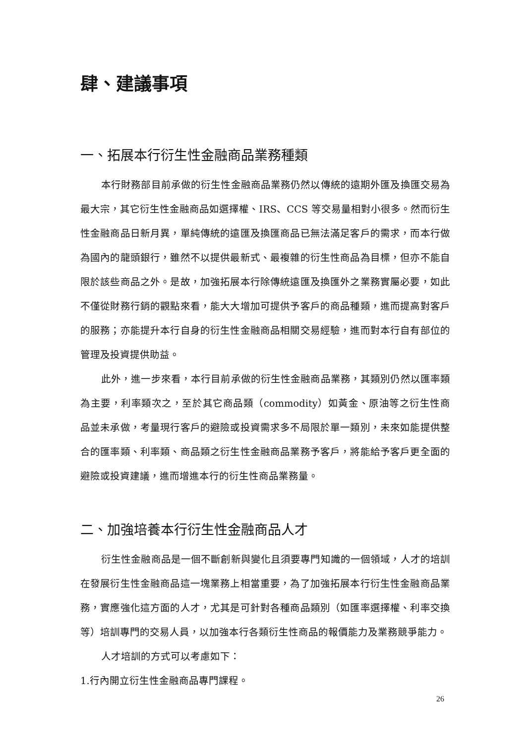肆、建議事項
一、拓展本行衍生性金融商品業務種類
本行財務部目前承做的衍生性金融商品業務仍然以傳統的遠期外匯及換匯交易為最大宗，其它衍生性金融商品如選擇權、IRS、CCS 等交易量相對小很多。然而衍生性金融商品日新月異，單純傳統的遠匯及換匯商品已無法滿足客戶的需求，而本行做為國內的龍頭銀行，雖然不以提供最新式、最複雜的衍生性商品為目標，但亦不能自限於該些商品之外。是故，加強拓展本行除傳統遠匯及換匯外之業務實屬必要，如此不僅從財務行銷的觀點來看，能大大增加可提供予客戶的商品種類，進而提高對客戶的服務；亦能提升本行自身的衍生性金融商品相關交易經驗，進而對本行自有部位的管理及投資提供助益。
此外，進一步來看，本行目前承做的衍生性金融商品業務，其類別仍然以匯率類為主要，利率類次之，至於其它商品類（commodity）如黃金、原油等之衍生性商品並未承做，考量現行客戶的避險或投資需求多不局限於單一類別，未來如能提供整合的匯率類、利率類、商品類之衍生性金融商品業務予客戶，將能給予客戶更全面的避險或投資建議，進而增進本行的衍生性商品業務量。
二、加強培養本行衍生性金融商品人才
衍生性金融商品是一個不斷創新與變化且須要專門知識的一個領域，人才的培訓在發展衍生性金融商品這一塊業務上相當重要，為了加強拓展本行衍生性金融商品業務，實應強化這方面的人才，尤其是可針對各種商品類別（如匯率選擇權、利率交換等）培訓專門的交易人員，以加強本行各類衍生性商品的報價能力及業務競爭能力。
人才培訓的方式可以考慮如下：
1.行內開立衍生性金融商品專門課程。
26